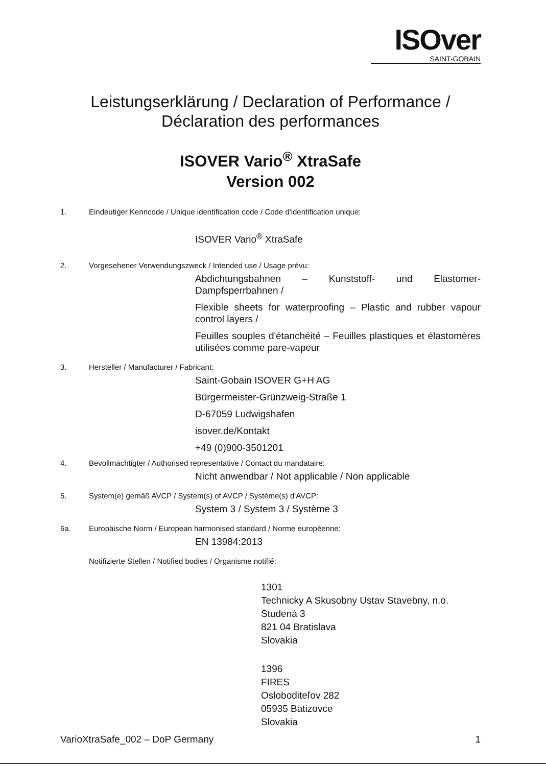ISOver
SAINT-GOBAIN
Leistungserklärung / Declaration of Performance /
Déclaration des performances
ISOVER Vario<sup>®</sup> XtraSafe
Version 002
1. Eindeutiger Kenncode / Unique identification code / Code d'identification unique:
ISOVER Vario<sup>®</sup> XtraSafe
2. Vorgesehener Verwendungszweck / Intended use / Usage prévu:
Abdichtungsbahnen – Kunststoff- und Elastomer-Dampfsperrbahnen /
Flexible sheets for waterproofing – Plastic and rubber vapour control layers /
Feuilles souples d'étanchéité – Feuilles plastiques et élastomères utilisées comme pare-vapeur
3. Hersteller / Manufacturer / Fabricant:
Saint-Gobain ISOVER G+H AG
Bürgermeister-Grünzweig-Straße 1
D-67059 Ludwigshafen
isover.de/Kontakt
+49 (0)900-3501201
4. Bevollmächtigter / Authorised representative / Contact du mandataire:
Nicht anwendbar / Not applicable / Non applicable
5. System(e) gemäß AVCP / System(s) of AVCP / Système(s) d'AVCP:
System 3 / System 3 / Système 3
6a. Europäische Norm / European harmonised standard / Norme européenne:
EN 13984:2013
Notifizierte Stellen / Notified bodies / Organisme notifié:
1301
Technicky A Skusobny Ustav Stavebny, n.o.
Studenà 3
821 04 Bratislava
Slovakia
1396
FIRES
Osloboditeľov 282
05935 Batizovce
Slovakia
VarioXtraSafe_002 – DoP Germany 1